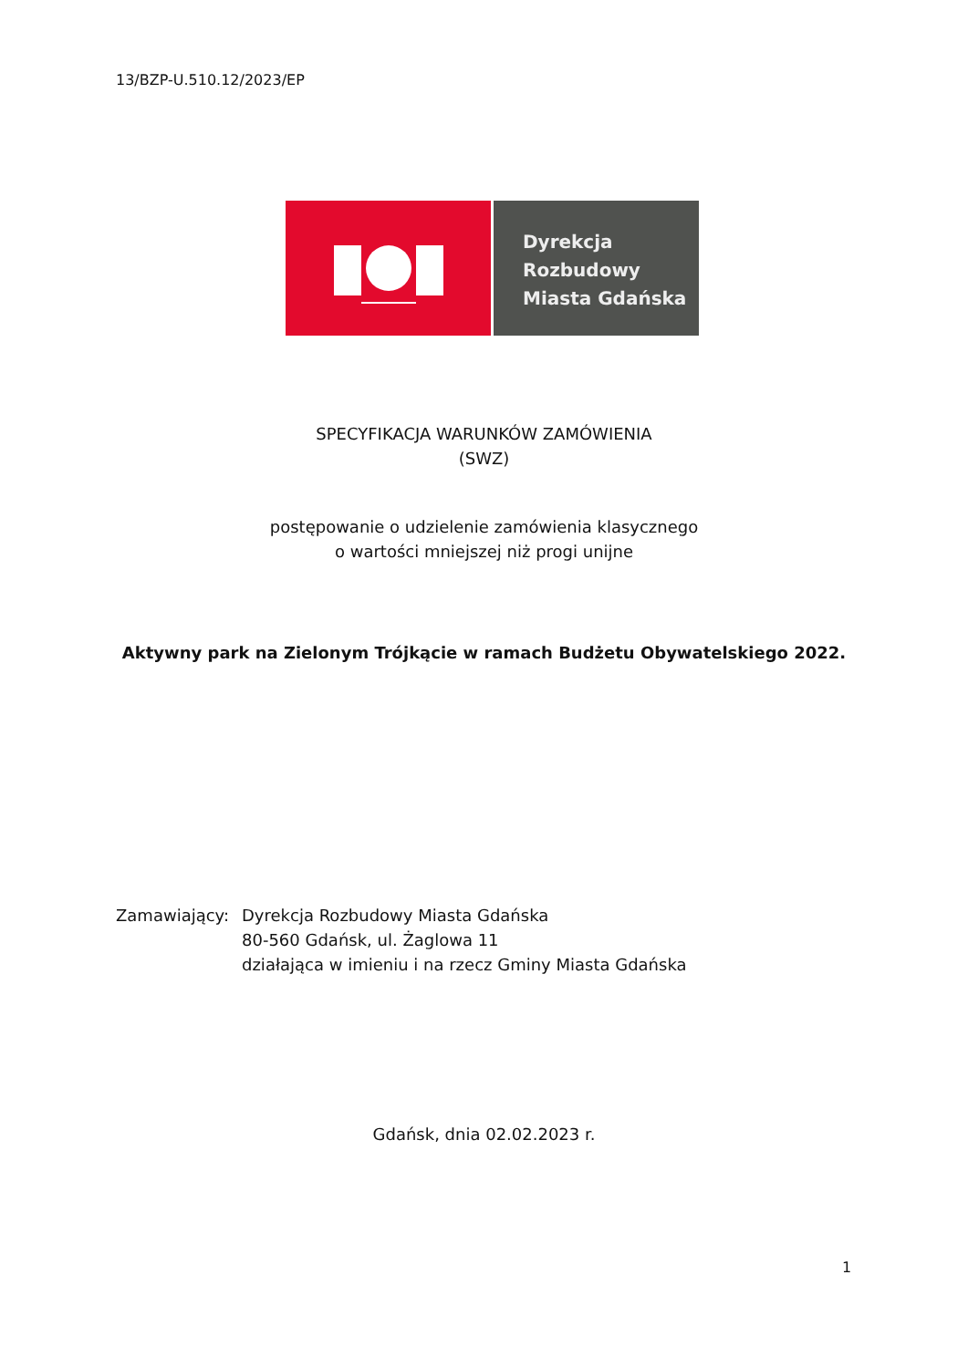13/BZP-U.510.12/2023/EP
Dyrekcja
Rozbudowy
Miasta Gdańska
SPECYFIKACJA WARUNKÓW ZAMÓWIENIA
(SWZ)
postępowanie o udzielenie zamówienia klasycznego
o wartości mniejszej niż progi unijne
Aktywny park na Zielonym Trójkącie w ramach Budżetu Obywatelskiego 2022.
Zamawiający: Dyrekcja Rozbudowy Miasta Gdańska
80-560 Gdańsk, ul. Żaglowa 11
działająca w imieniu i na rzecz Gminy Miasta Gdańska
Gdańsk, dnia 02.02.2023 r.
1